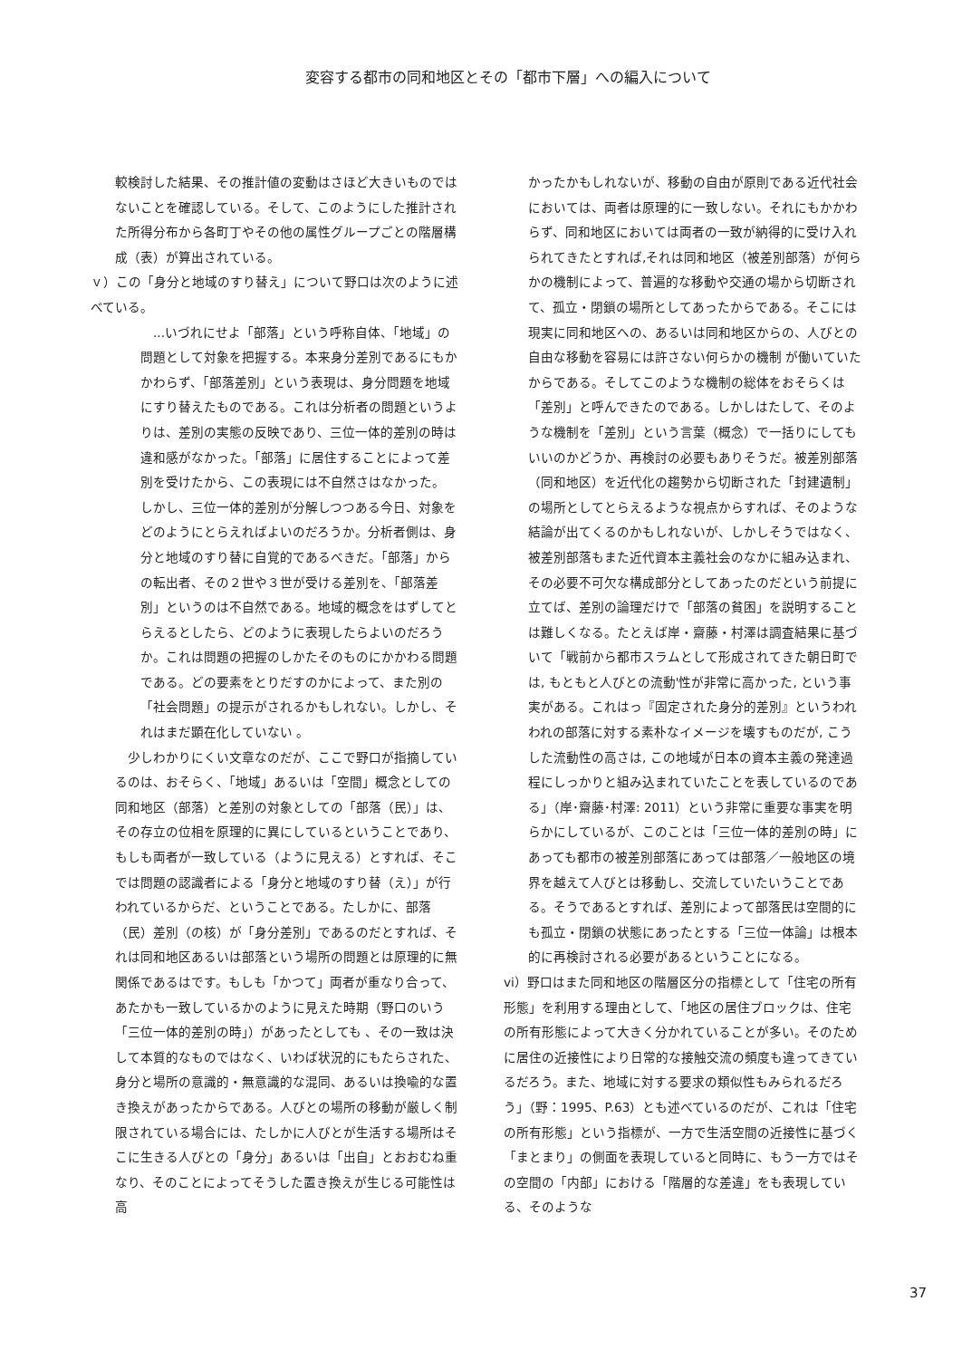変容する都市の同和地区とその「都市下層」への編入について
較検討した結果、その推計値の変動はさほど大きいものではないことを確認している。そして、このようにした推計された所得分布から各町丁やその他の属性グループごとの階層構成（表）が算出されている。
ｖ）この「身分と地域のすり替え」について野口は次のように述べている。
　...いづれにせよ「部落」という呼称自体、「地域」の問題として対象を把握する。本来身分差別であるにもかかわらず、「部落差別」という表現は、身分問題を地域にすり替えたものである。これは分析者の問題というよりは、差別の実態の反映であり、三位一体的差別の時は違和感がなかった。「部落」に居住することによって差別を受けたから、この表現には不自然さはなかった。 しかし、三位一体的差別が分解しつつある今日、対象をどのようにとらえればよいのだろうか。分析者側は、身分と地域のすり替に自覚的であるべきだ。「部落」からの転出者、その２世や３世が受ける差別を、「部落差別」というのは不自然である。地域的概念をはずしてとらえるとしたら、どのように表現したらよいのだろうか。これは問題の把握のしかたそのものにかかわる問題である。どの要素をとりだすのかによって、また別の「社会問題」の提示がされるかもしれない。しかし、それはまだ顕在化していない 。
　少しわかりにくい文章なのだが、ここで野口が指摘しているのは、おそらく、「地域」あるいは「空間」概念としての同和地区（部落）と差別の対象としての「部落（民）」は、その存立の位相を原理的に異にしているということであり、もしも両者が一致している（ように見える）とすれば、そこでは問題の認識者による「身分と地域のすり替（え）」が行われているからだ、ということである。たしかに、部落（民）差別（の核）が「身分差別」であるのだとすれば、それは同和地区あるいは部落という場所の問題とは原理的に無関係であるはです。もしも「かつて」両者が重なり合って、あたかも一致しているかのように見えた時期（野口のいう「三位一体的差別の時」）があったとしても 、その一致は決して本質的なものではなく、いわば状況的にもたらされた、身分と場所の意識的・無意識的な混同、あるいは換喩的な置き換えがあったからである。人びとの場所の移動が厳しく制限されている場合には、たしかに人びとが生活する場所はそこに生きる人びとの「身分」あるいは「出自」とおおむね重なり、そのことによってそうした置き換えが生じる可能性は高
かったかもしれないが、移動の自由が原則である近代社会においては、両者は原理的に一致しない。それにもかかわらず、同和地区においては両者の一致が納得的に受け入れられてきたとすれば,それは同和地区（被差別部落）が何らかの機制によって、普遍的な移動や交通の場から切断されて、孤立・閉鎖の場所としてあったからである。そこには現実に同和地区への、あるいは同和地区からの、人びとの自由な移動を容易には許さない何らかの機制 が働いていたからである。そしてこのような機制の総体をおそらくは「差別」と呼んできたのである。しかしはたして、そのような機制を「差別」という言葉（概念）で一括りにしてもいいのかどうか、再検討の必要もありそうだ。被差別部落（同和地区）を近代化の趨勢から切断された「封建遺制」の場所としてとらえるような視点からすれば、そのような結論が出てくるのかもしれないが、しかしそうではなく、被差別部落もまた近代資本主義社会のなかに組み込まれ、その必要不可欠な構成部分としてあったのだという前提に立てば、差別の論理だけで「部落の貧困」を説明することは難しくなる。たとえば岸・齋藤・村澤は調査結果に基づいて「戦前から都市スラムとして形成されてきた朝日町では, もともと人びとの流動'性が非常に高かった, という事実がある。これはっ『固定された身分的差別』というわれわれの部落に対する素朴なイメージを壊すものだが, こうした流動性の高さは, この地域が日本の資本主義の発達過程にしっかりと組み込まれていたことを表しているのである」（岸･齋藤･村澤: 2011）という非常に重要な事実を明らかにしているが、このことは「三位一体的差別の時」にあっても都市の被差別部落にあっては部落／一般地区の境界を越えて人びとは移動し、交流していたいうことである。そうであるとすれば、差別によって部落民は空間的にも孤立・閉鎖の状態にあったとする「三位一体論」は根本的に再検討される必要があるということになる。
vi）野口はまた同和地区の階層区分の指標として「住宅の所有形態」を利用する理由として、「地区の居住ブロックは、住宅の所有形態によって大きく分かれていることが多い。そのために居住の近接性により日常的な接触交流の頻度も違ってきているだろう。また、地域に対する要求の類似性もみられるだろう」（野：1995、P.63）とも述べているのだが、これは「住宅の所有形態」という指標が、一方で生活空間の近接性に基づく「まとまり」の側面を表現していると同時に、もう一方ではその空間の「内部」における「階層的な差違」をも表現している、そのような
37